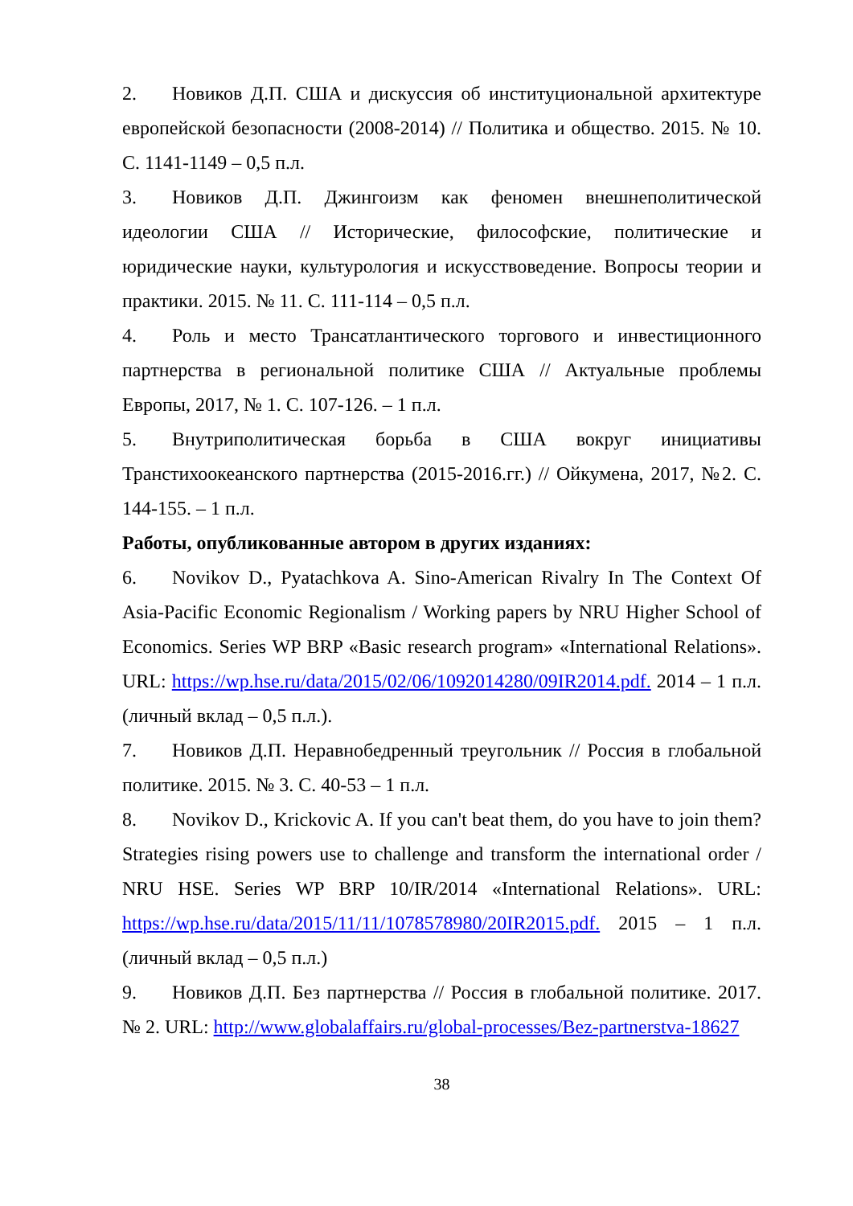2. Новиков Д.П. США и дискуссия об институциональной архитектуре европейской безопасности (2008-2014) // Политика и общество. 2015. № 10. С. 1141-1149 – 0,5 п.л.
3. Новиков Д.П. Джингоизм как феномен внешнеполитической идеологии США // Исторические, философские, политические и юридические науки, культурология и искусствоведение. Вопросы теории и практики. 2015. № 11. С. 111-114 – 0,5 п.л.
4. Роль и место Трансатлантического торгового и инвестиционного партнерства в региональной политике США // Актуальные проблемы Европы, 2017, № 1. С. 107-126. – 1 п.л.
5. Внутриполитическая борьба в США вокруг инициативы Транстихоокеанского партнерства (2015-2016.гг.) // Ойкумена, 2017, №2. С. 144-155. – 1 п.л.
Работы, опубликованные автором в других изданиях:
6. Novikov D., Pyatachkova A. Sino-American Rivalry In The Context Of Asia-Pacific Economic Regionalism / Working papers by NRU Higher School of Economics. Series WP BRP «Basic research program» «International Relations». URL: https://wp.hse.ru/data/2015/02/06/1092014280/09IR2014.pdf. 2014 – 1 п.л. (личный вклад – 0,5 п.л.).
7. Новиков Д.П. Неравнобедренный треугольник // Россия в глобальной политике. 2015. № 3. С. 40-53 – 1 п.л.
8. Novikov D., Krickovic A. If you can't beat them, do you have to join them? Strategies rising powers use to challenge and transform the international order / NRU HSE. Series WP BRP 10/IR/2014 «International Relations». URL: https://wp.hse.ru/data/2015/11/11/1078578980/20IR2015.pdf. 2015 – 1 п.л. (личный вклад – 0,5 п.л.)
9. Новиков Д.П. Без партнерства // Россия в глобальной политике. 2017. № 2. URL: http://www.globalaffairs.ru/global-processes/Bez-partnerstva-18627
38